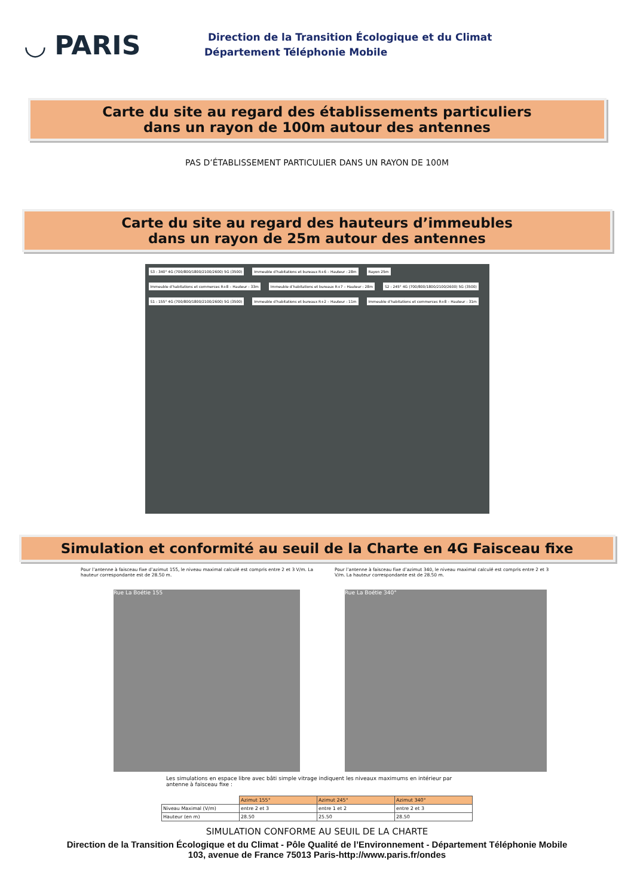◡ PARIS
Direction de la Transition Écologique et du Climat
Département Téléphonie Mobile
Carte du site au regard des établissements particuliers
dans un rayon de 100m autour des antennes
PAS D’ÉTABLISSEMENT PARTICULIER DANS UN RAYON DE 100M
Carte du site au regard des hauteurs d’immeubles
dans un rayon de 25m autour des antennes
S3 : 340° 4G (700/800/1800/2100/2600) 5G (3500) Immeuble d’habitations et bureaux R+6 – Hauteur : 28m Rayon 25m Immeuble d’habitations et commerces R+8 – Hauteur : 33m Immeuble d’habitations et bureaux R+7 – Hauteur : 28m S2 : 245° 4G (700/800/1800/2100/2600) 5G (3500) S1 : 155° 4G (700/800/1800/2100/2600) 5G (3500) Immeuble d’habitations et bureaux R+2 – Hauteur : 11m Immeuble d’habitations et commerces R+8 – Hauteur : 31m
Simulation et conformité au seuil de la Charte en 4G Faisceau fixe
Pour l’antenne à faisceau fixe d’azimut 155, le niveau maximal calculé est compris entre 2 et 3 V/m. La hauteur correspondante est de 28.50 m.
Pour l’antenne à faisceau fixe d’azimut 340, le niveau maximal calculé est compris entre 2 et 3 V/m. La hauteur correspondante est de 28.50 m.
Rue La Boétie 155 Rue La Boétie 340°
Les simulations en espace libre avec bâti simple vitrage indiquent les niveaux maximums en intérieur par antenne à faisceau fixe :
| | Azimut 155° | Azimut 245° | Azimut 340° |
| Niveau Maximal (V/m) | entre 2 et 3 | entre 1 et 2 | entre 2 et 3 |
| Hauteur (en m) | 28.50 | 25.50 | 28.50 |
SIMULATION CONFORME AU SEUIL DE LA CHARTE
Direction de la Transition Écologique et du Climat - Pôle Qualité de l’Environnement - Département Téléphonie Mobile
103, avenue de France 75013 Paris-http://www.paris.fr/ondes